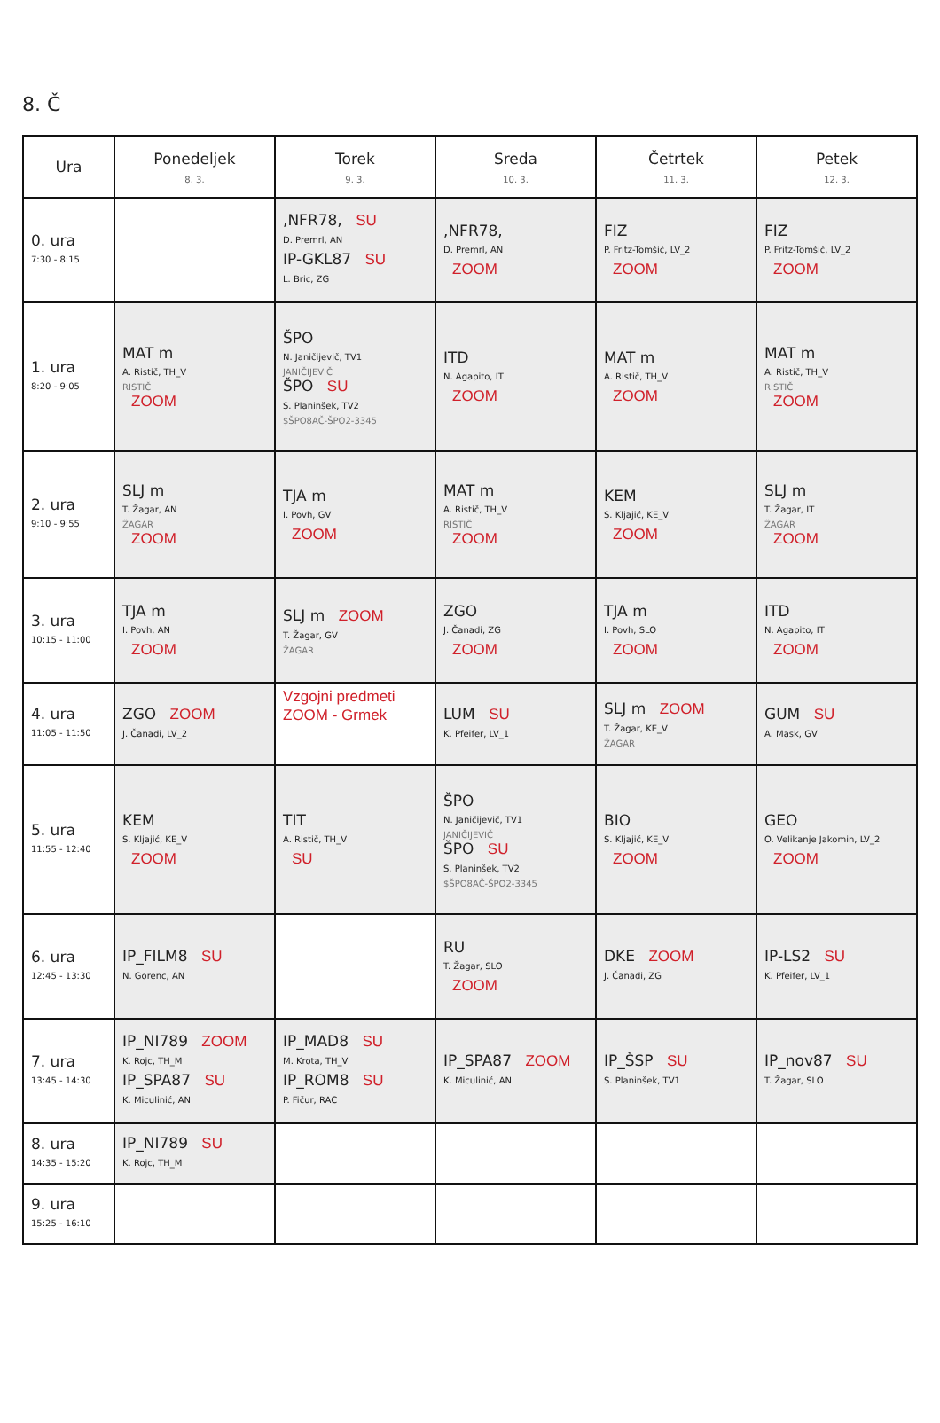8. Č
| Ura | Ponedeljek 8. 3. | Torek 9. 3. | Sreda 10. 3. | Četrtek 11. 3. | Petek 12. 3. |
| --- | --- | --- | --- | --- | --- |
| 0. ura 7:30 - 8:15 | | ,NFR78, SU D. Premrl, AN IP-GKL87 SU L. Bric, ZG | ,NFR78, D. Premrl, AN ZOOM | FIZ P. Fritz-Tomšič, LV_2 ZOOM | FIZ P. Fritz-Tomšič, LV_2 ZOOM |
| 1. ura 8:20 - 9:05 | MAT m A. Ristič, TH_V RISTIČ ZOOM | ŠPO N. Janičijevič, TV1 JANIČIJEVIČ ŠPO SU S. Planinšek, TV2 $ŠPO8AČ-ŠPO2-3345 | ITD N. Agapito, IT ZOOM | MAT m A. Ristič, TH_V ZOOM | MAT m A. Ristič, TH_V RISTIČ ZOOM |
| 2. ura 9:10 - 9:55 | SLJ m T. Žagar, AN ŽAGAR ZOOM | TJA m I. Povh, GV ZOOM | MAT m A. Ristič, TH_V RISTIČ ZOOM | KEM S. Kljajić, KE_V ZOOM | SLJ m T. Žagar, IT ŽAGAR ZOOM |
| 3. ura 10:15 - 11:00 | TJA m I. Povh, AN ZOOM | SLJ m ZOOM T. Žagar, GV ŽAGAR | ZGO J. Čanadi, ZG ZOOM | TJA m I. Povh, SLO ZOOM | ITD N. Agapito, IT ZOOM |
| 4. ura 11:05 - 11:50 | ZGO ZOOM J. Čanadi, LV_2 | Vzgojni predmeti ZOOM - Grmek | LUM SU K. Pfeifer, LV_1 | SLJ m ZOOM T. Žagar, KE_V ŽAGAR | GUM SU A. Mask, GV |
| 5. ura 11:55 - 12:40 | KEM S. Kljajić, KE_V ZOOM | TIT A. Ristič, TH_V SU | ŠPO N. Janičijevič, TV1 JANIČIJEVIČ ŠPO SU S. Planinšek, TV2 $ŠPO8AČ-ŠPO2-3345 | BIO S. Kljajić, KE_V ZOOM | GEO O. Velikanje Jakomin, LV_2 ZOOM |
| 6. ura 12:45 - 13:30 | IP_FILM8 SU N. Gorenc, AN | | RU T. Žagar, SLO ZOOM | DKE ZOOM J. Čanadi, ZG | IP-LS2 SU K. Pfeifer, LV_1 |
| 7. ura 13:45 - 14:30 | IP_NI789 ZOOM K. Rojc, TH_M IP_SPA87 SU K. Miculinić, AN | IP_MAD8 SU M. Krota, TH_V IP_ROM8 SU P. Fičur, RAC | IP_SPA87 ZOOM K. Miculinić, AN | IP_ŠSP SU S. Planinšek, TV1 | IP_nov87 SU T. Žagar, SLO |
| 8. ura 14:35 - 15:20 | IP_NI789 SU K. Rojc, TH_M | | | | |
| 9. ura 15:25 - 16:10 | | | | | |